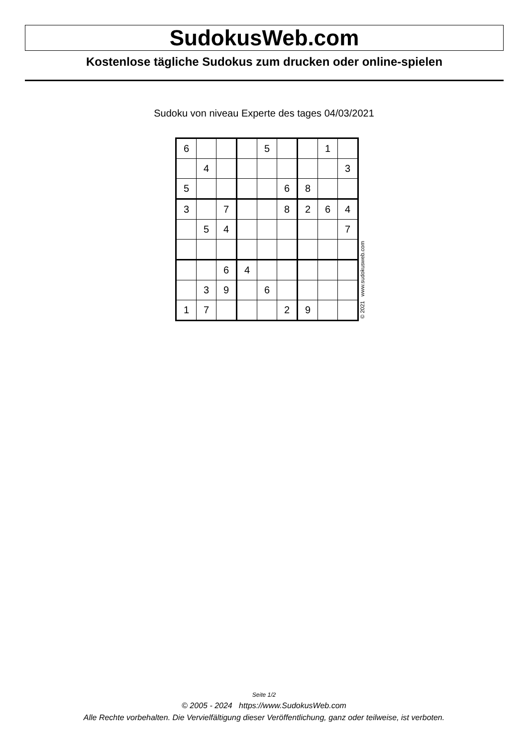SudokusWeb.com
Kostenlose tägliche Sudokus zum drucken oder online-spielen
Sudoku von niveau Experte des tages 04/03/2021
| 6 | | | | 5 | | | 1 | |
| | 4 | | | | | | | 3 |
| 5 | | | | | 6 | 8 | | |
| 3 | | 7 | | | 8 | 2 | 6 | 4 |
| | 5 | 4 | | | | | | 7 |
| | | 6 | 4 | | | | | |
| | 3 | 9 | | 6 | | | | |
| 1 | 7 | | | | 2 | 9 | | |
© 2021 www.sudokusweb.com
Seite 1/2
© 2005 - 2024 https://www.SudokusWeb.com
Alle Rechte vorbehalten. Die Vervielfältigung dieser Veröffentlichung, ganz oder teilweise, ist verboten.